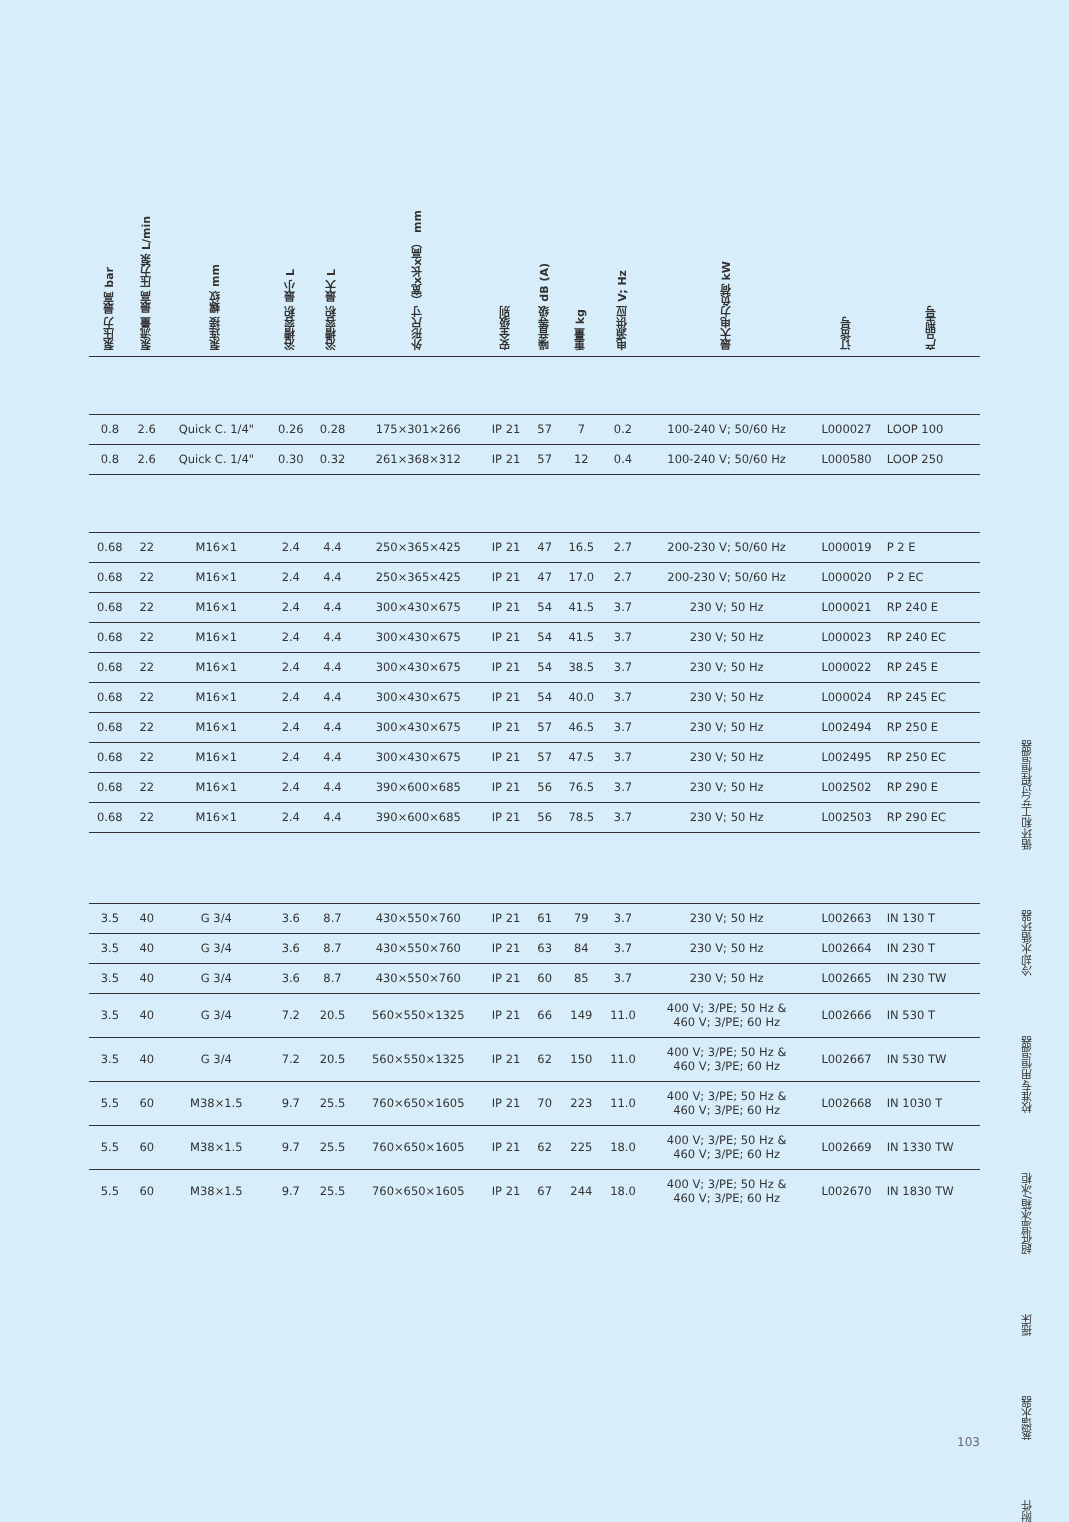| 泵压力 最高 bar | 泵流量 最高 压力泵 L/min | 泵连接 螺纹 mm | 浴槽容积 最小 L | 浴槽容积 最大 L | 外形尺寸（宽x长x高） mm | 安全级别 | 噪音等级 dB (A) | 重量 kg | 电源供应 V; Hz | 最大电力负荷 kW | 订货号 | 产品型号 |
| --- | --- | --- | --- | --- | --- | --- | --- | --- | --- | --- | --- | --- |
| 0.8 | 2.6 | Quick C. 1/4" | 0.26 | 0.28 | 175×301×266 | IP 21 | 57 | 7 | 0.2 | 100-240 V; 50/60 Hz | L000027 | LOOP 100 |
| 0.8 | 2.6 | Quick C. 1/4" | 0.30 | 0.32 | 261×368×312 | IP 21 | 57 | 12 | 0.4 | 100-240 V; 50/60 Hz | L000580 | LOOP 250 |
| 0.68 | 22 | M16×1 | 2.4 | 4.4 | 250×365×425 | IP 21 | 47 | 16.5 | 2.7 | 200-230 V; 50/60 Hz | L000019 | P 2 E |
| 0.68 | 22 | M16×1 | 2.4 | 4.4 | 250×365×425 | IP 21 | 47 | 17.0 | 2.7 | 200-230 V; 50/60 Hz | L000020 | P 2 EC |
| 0.68 | 22 | M16×1 | 2.4 | 4.4 | 300×430×675 | IP 21 | 54 | 41.5 | 3.7 | 230 V; 50 Hz | L000021 | RP 240 E |
| 0.68 | 22 | M16×1 | 2.4 | 4.4 | 300×430×675 | IP 21 | 54 | 41.5 | 3.7 | 230 V; 50 Hz | L000023 | RP 240 EC |
| 0.68 | 22 | M16×1 | 2.4 | 4.4 | 300×430×675 | IP 21 | 54 | 38.5 | 3.7 | 230 V; 50 Hz | L000022 | RP 245 E |
| 0.68 | 22 | M16×1 | 2.4 | 4.4 | 300×430×675 | IP 21 | 54 | 40.0 | 3.7 | 230 V; 50 Hz | L000024 | RP 245 EC |
| 0.68 | 22 | M16×1 | 2.4 | 4.4 | 300×430×675 | IP 21 | 57 | 46.5 | 3.7 | 230 V; 50 Hz | L002494 | RP 250 E |
| 0.68 | 22 | M16×1 | 2.4 | 4.4 | 300×430×675 | IP 21 | 57 | 47.5 | 3.7 | 230 V; 50 Hz | L002495 | RP 250 EC |
| 0.68 | 22 | M16×1 | 2.4 | 4.4 | 390×600×685 | IP 21 | 56 | 76.5 | 3.7 | 230 V; 50 Hz | L002502 | RP 290 E |
| 0.68 | 22 | M16×1 | 2.4 | 4.4 | 390×600×685 | IP 21 | 56 | 78.5 | 3.7 | 230 V; 50 Hz | L002503 | RP 290 EC |
| 3.5 | 40 | G 3/4 | 3.6 | 8.7 | 430×550×760 | IP 21 | 61 | 79 | 3.7 | 230 V; 50 Hz | L002663 | IN 130 T |
| 3.5 | 40 | G 3/4 | 3.6 | 8.7 | 430×550×760 | IP 21 | 63 | 84 | 3.7 | 230 V; 50 Hz | L002664 | IN 230 T |
| 3.5 | 40 | G 3/4 | 3.6 | 8.7 | 430×550×760 | IP 21 | 60 | 85 | 3.7 | 230 V; 50 Hz | L002665 | IN 230 TW |
| 3.5 | 40 | G 3/4 | 7.2 | 20.5 | 560×550×1325 | IP 21 | 66 | 149 | 11.0 | 400 V; 3/PE; 50 Hz & 460 V; 3/PE; 60 Hz | L002666 | IN 530 T |
| 3.5 | 40 | G 3/4 | 7.2 | 20.5 | 560×550×1325 | IP 21 | 62 | 150 | 11.0 | 400 V; 3/PE; 50 Hz & 460 V; 3/PE; 60 Hz | L002667 | IN 530 TW |
| 5.5 | 60 | M38×1.5 | 9.7 | 25.5 | 760×650×1605 | IP 21 | 70 | 223 | 11.0 | 400 V; 3/PE; 50 Hz & 460 V; 3/PE; 60 Hz | L002668 | IN 1030 T |
| 5.5 | 60 | M38×1.5 | 9.7 | 25.5 | 760×650×1605 | IP 21 | 62 | 225 | 18.0 | 400 V; 3/PE; 50 Hz & 460 V; 3/PE; 60 Hz | L002669 | IN 1330 TW |
| 5.5 | 60 | M38×1.5 | 9.7 | 25.5 | 760×650×1605 | IP 21 | 67 | 244 | 18.0 | 400 V; 3/PE; 50 Hz & 460 V; 3/PE; 60 Hz | L002670 | IN 1830 TW |
循环和工艺过程恒温器
冷却水循环器
校准专用恒温器
超低温冰箱/冰柜
摇床
蒸馏水器
附件
103